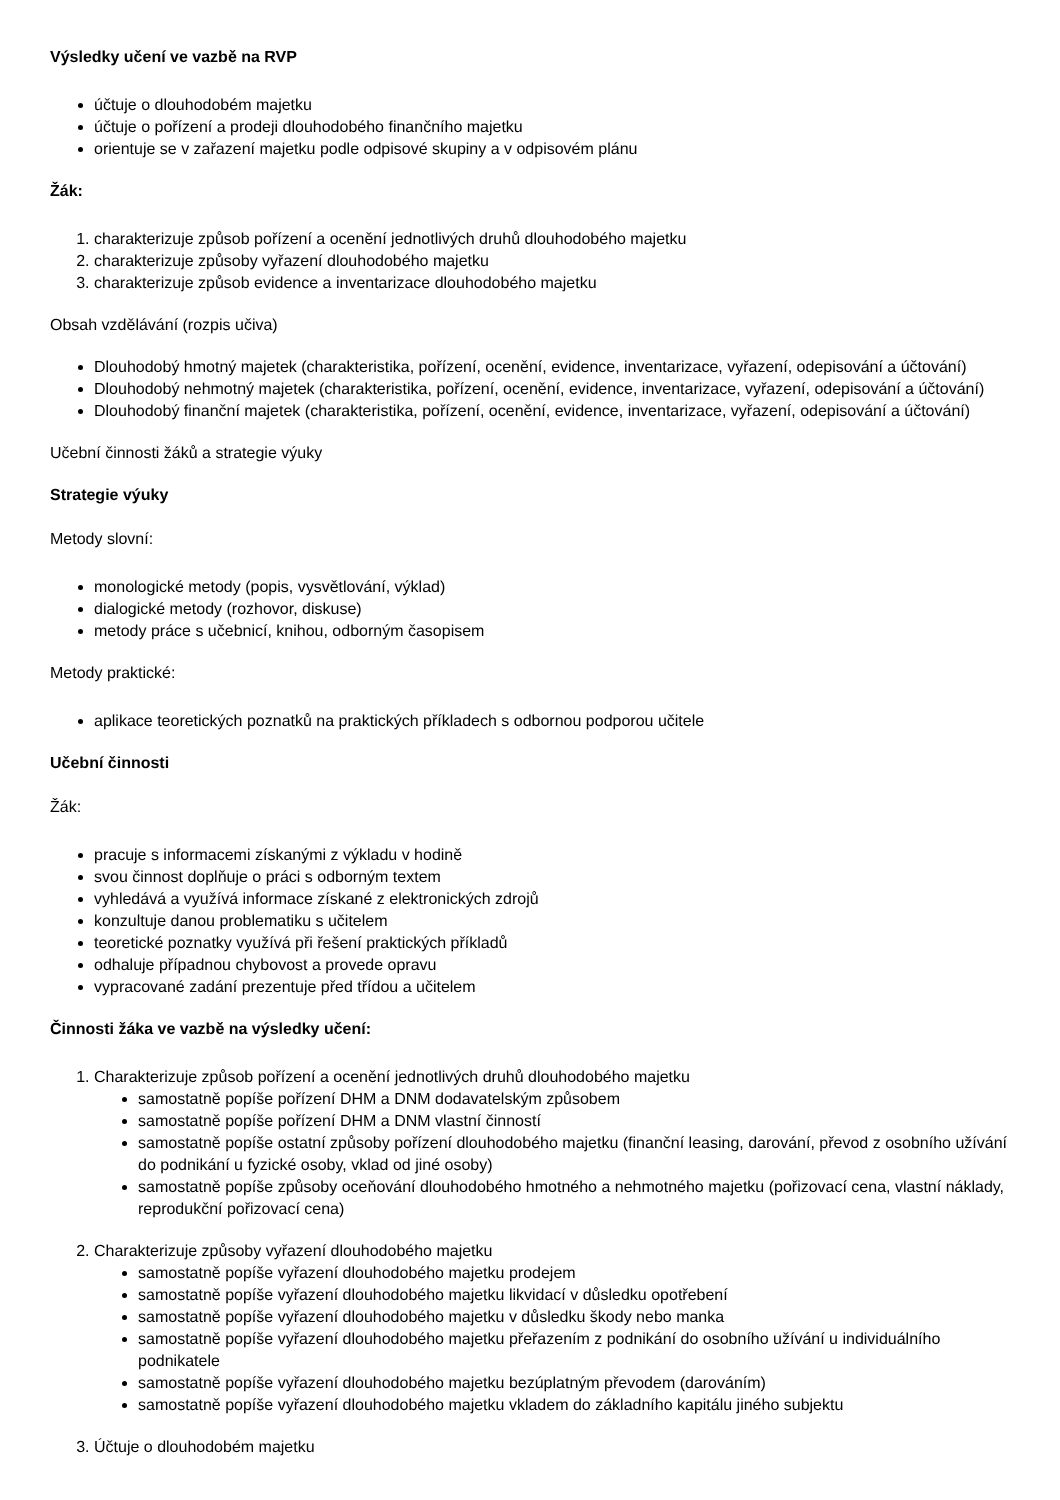Výsledky učení ve vazbě na RVP
účtuje o dlouhodobém majetku
účtuje o pořízení a prodeji dlouhodobého finančního majetku
orientuje se v zařazení majetku podle odpisové skupiny a v odpisovém plánu
Žák:
1. charakterizuje způsob pořízení a ocenění jednotlivých druhů dlouhodobého majetku
2. charakterizuje způsoby vyřazení dlouhodobého majetku
3. charakterizuje způsob evidence a inventarizace dlouhodobého majetku
Obsah vzdělávání (rozpis učiva)
Dlouhodobý hmotný majetek (charakteristika, pořízení, ocenění, evidence, inventarizace, vyřazení, odepisování a účtování)
Dlouhodobý nehmotný majetek (charakteristika, pořízení, ocenění, evidence, inventarizace, vyřazení, odepisování a účtování)
Dlouhodobý finanční majetek (charakteristika, pořízení, ocenění, evidence, inventarizace, vyřazení, odepisování a účtování)
Učební činnosti žáků a strategie výuky
Strategie výuky
Metody slovní:
monologické metody (popis, vysvětlování, výklad)
dialogické metody (rozhovor, diskuse)
metody práce s učebnicí, knihou, odborným časopisem
Metody praktické:
aplikace teoretických poznatků na praktických příkladech s odbornou podporou učitele
Učební činnosti
Žák:
pracuje s informacemi získanými z výkladu v hodině
svou činnost doplňuje o práci s odborným textem
vyhledává a využívá informace získané z elektronických zdrojů
konzultuje danou problematiku s učitelem
teoretické poznatky využívá při řešení praktických příkladů
odhaluje případnou chybovost a provede opravu
vypracované zadání prezentuje před třídou a učitelem
Činnosti žáka ve vazbě na výsledky učení:
1. Charakterizuje způsob pořízení a ocenění jednotlivých druhů dlouhodobého majetku
samostatně popíše pořízení DHM a DNM dodavatelským způsobem
samostatně popíše pořízení DHM a DNM vlastní činností
samostatně popíše ostatní způsoby pořízení dlouhodobého majetku (finanční leasing, darování, převod z osobního užívání do podnikání u fyzické osoby, vklad od jiné osoby)
samostatně popíše způsoby oceňování dlouhodobého hmotného a nehmotného majetku (pořizovací cena, vlastní náklady, reprodukční pořizovací cena)
2. Charakterizuje způsoby vyřazení dlouhodobého majetku
samostatně popíše vyřazení dlouhodobého majetku prodejem
samostatně popíše vyřazení dlouhodobého majetku likvidací v důsledku opotřebení
samostatně popíše vyřazení dlouhodobého majetku v důsledku škody nebo manka
samostatně popíše vyřazení dlouhodobého majetku přeřazením z podnikání do osobního užívání u individuálního podnikatele
samostatně popíše vyřazení dlouhodobého majetku bezúplatným převodem (darováním)
samostatně popíše vyřazení dlouhodobého majetku vkladem do základního kapitálu jiného subjektu
3. Účtuje o dlouhodobém majetku